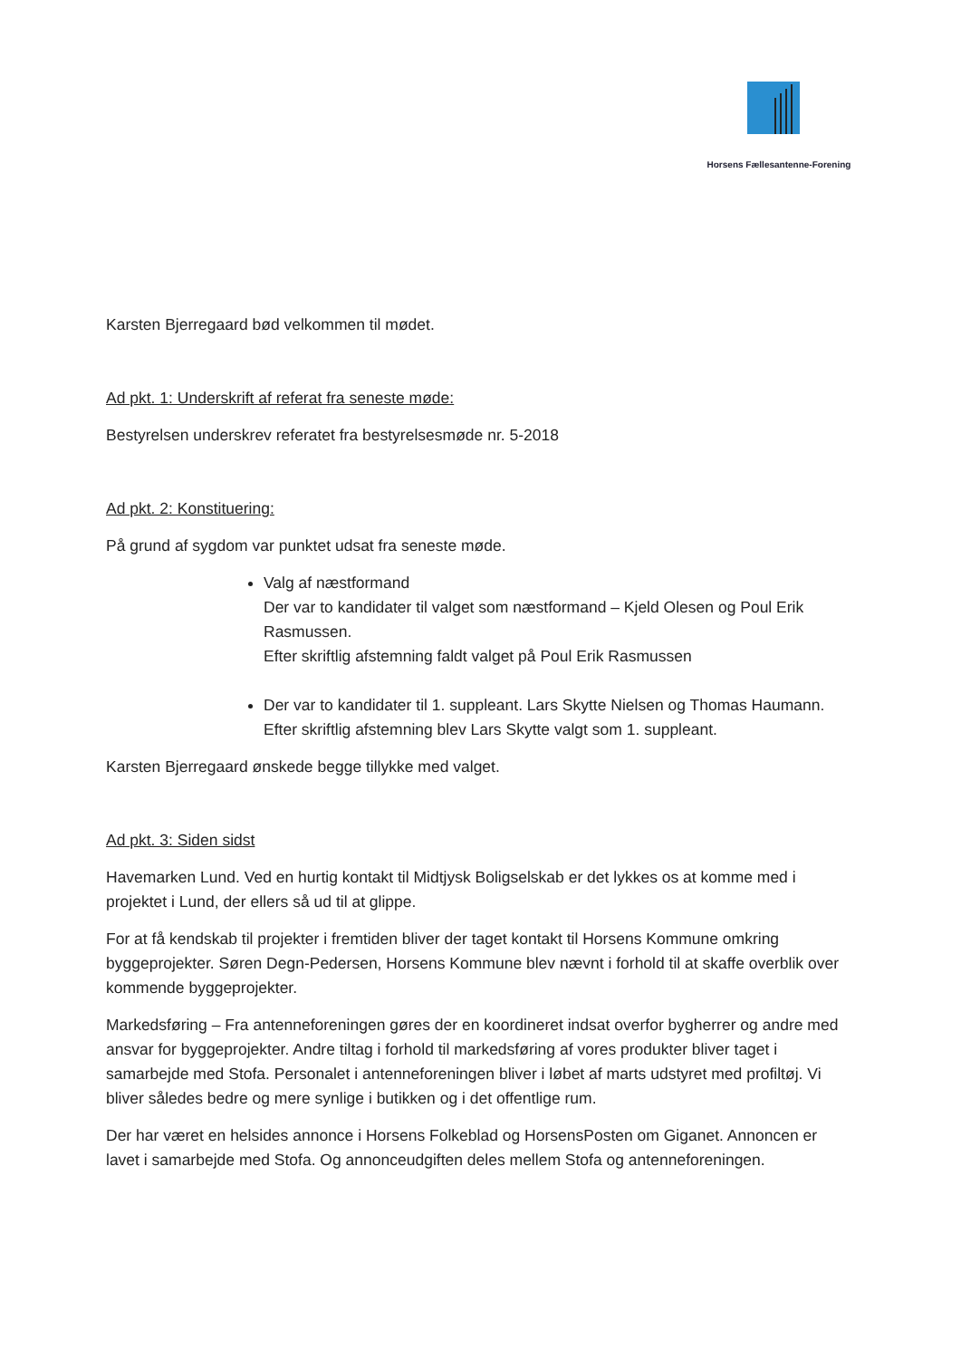Horsens Fællesantenne-Forening
Karsten Bjerregaard bød velkommen til mødet.
Ad pkt. 1: Underskrift af referat fra seneste møde:
Bestyrelsen underskrev referatet fra bestyrelsesmøde nr. 5-2018
Ad pkt. 2: Konstituering:
På grund af sygdom var punktet udsat fra seneste møde.
Valg af næstformand
Der var to kandidater til valget som næstformand – Kjeld Olesen og Poul Erik Rasmussen.
Efter skriftlig afstemning faldt valget på Poul Erik Rasmussen
Der var to kandidater til 1. suppleant. Lars Skytte Nielsen og Thomas Haumann.
Efter skriftlig afstemning blev Lars Skytte valgt som 1. suppleant.
Karsten Bjerregaard ønskede begge tillykke med valget.
Ad pkt. 3: Siden sidst
Havemarken Lund. Ved en hurtig kontakt til Midtjysk Boligselskab er det lykkes os at komme med i projektet i Lund, der ellers så ud til at glippe.
For at få kendskab til projekter i fremtiden bliver der taget kontakt til Horsens Kommune omkring byggeprojekter. Søren Degn-Pedersen, Horsens Kommune blev nævnt i forhold til at skaffe overblik over kommende byggeprojekter.
Markedsføring – Fra antenneforeningen gøres der en koordineret indsat overfor bygherrer og andre med ansvar for byggeprojekter. Andre tiltag i forhold til markedsføring af vores produkter bliver taget i samarbejde med Stofa. Personalet i antenneforeningen bliver i løbet af marts udstyret med profiltøj. Vi bliver således bedre og mere synlige i butikken og i det offentlige rum.
Der har været en helsides annonce i Horsens Folkeblad og HorsensPosten om Giganet. Annoncen er lavet i samarbejde med Stofa. Og annonceudgiften deles mellem Stofa og antenneforeningen.